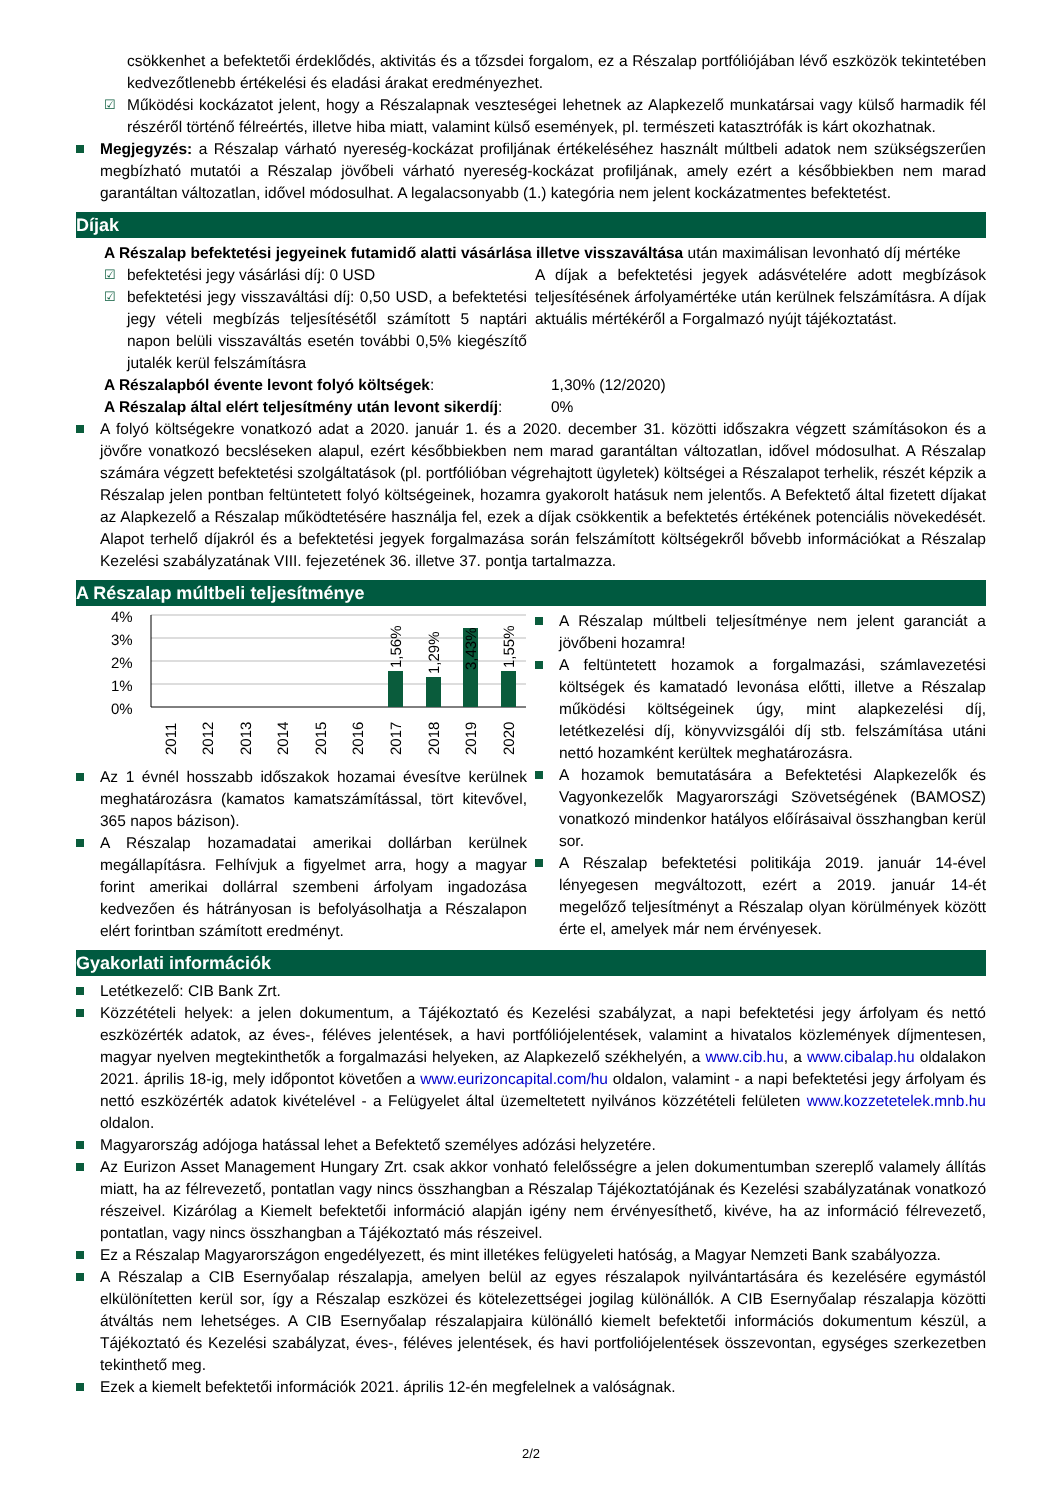csökkenhet a befektetői érdeklődés, aktivitás és a tőzsdei forgalom, ez a Részalap portfóliójában lévő eszközök tekintetében kedvezőtlenebb értékelési és eladási árakat eredményezhet.
☑ Működési kockázatot jelent, hogy a Részalapnak veszteségei lehetnek az Alapkezelő munkatársai vagy külső harmadik fél részéről történő félreértés, illetve hiba miatt, valamint külső események, pl. természeti katasztrófák is kárt okozhatnak.
Megjegyzés: a Részalap várható nyereség-kockázat profiljának értékeléséhez használt múltbeli adatok nem szükségszerűen megbízható mutatói a Részalap jövőbeli várható nyereség-kockázat profiljának, amely ezért a későbbiekben nem marad garantáltan változatlan, idővel módosulhat. A legalacsonyabb (1.) kategória nem jelent kockázatmentes befektetést.
Díjak
A Részalap befektetési jegyeinek futamidő alatti vásárlása illetve visszaváltása után maximálisan levonható díj mértéke
☑ befektetési jegy vásárlási díj: 0 USD
☑ befektetési jegy visszaváltási díj: 0,50 USD, a befektetési jegy vételi megbízás teljesítésétől számított 5 naptári napon belüli visszaváltás esetén további 0,5% kiegészítő jutalék kerül felszámításra
A díjak a befektetési jegyek adásvételére adott megbízások teljesítésének árfolyamértéke után kerülnek felszámításra. A díjak aktuális mértékéről a Forgalmazó nyújt tájékoztatást.
| A Részalapból évente levont folyó költségek : | 1,30% (12/2020) |
| A Részalap által elért teljesítmény után levont sikerdíj : | 0% |
A folyó költségekre vonatkozó adat a 2020. január 1. és a 2020. december 31. közötti időszakra végzett számításokon és a jövőre vonatkozó becsléseken alapul, ezért későbbiekben nem marad garantáltan változatlan, idővel módosulhat. A Részalap számára végzett befektetési szolgáltatások (pl. portfólióban végrehajtott ügyletek) költségei a Részalapot terhelik, részét képzik a Részalap jelen pontban feltüntetett folyó költségeinek, hozamra gyakorolt hatásuk nem jelentős. A Befektető által fizetett díjakat az Alapkezelő a Részalap működtetésére használja fel, ezek a díjak csökkentik a befektetés értékének potenciális növekedését. Alapot terhelő díjakról és a befektetési jegyek forgalmazása során felszámított költségekről bővebb információkat a Részalap Kezelési szabályzatának VIII. fejezetének 36. illetve 37. pontja tartalmazza.
A Részalap múltbeli teljesítménye
4%
3%
2%
1%
0%
1,56%
1,29%
3,43%
1,55%
2011
2012
2013
2014
2015
2016
2017
2018
2019
2020
Az 1 évnél hosszabb időszakok hozamai évesítve kerülnek meghatározásra (kamatos kamatszámítással, tört kitevővel, 365 napos bázison).
A Részalap hozamadatai amerikai dollárban kerülnek megállapításra. Felhívjuk a figyelmet arra, hogy a magyar forint amerikai dollárral szembeni árfolyam ingadozása kedvezően és hátrányosan is befolyásolhatja a Részalapon elért forintban számított eredményt.
A Részalap múltbeli teljesítménye nem jelent garanciát a jövőbeni hozamra!
A feltüntetett hozamok a forgalmazási, számlavezetési költségek és kamatadó levonása előtti, illetve a Részalap működési költségeinek úgy, mint alapkezelési díj, letétkezelési díj, könyvvizsgálói díj stb. felszámítása utáni nettó hozamként kerültek meghatározásra.
A hozamok bemutatására a Befektetési Alapkezelők és Vagyonkezelők Magyarországi Szövetségének (BAMOSZ) vonatkozó mindenkor hatályos előírásaival összhangban kerül sor.
A Részalap befektetési politikája 2019. január 14-ével lényegesen megváltozott, ezért a 2019. január 14-ét megelőző teljesítményt a Részalap olyan körülmények között érte el, amelyek már nem érvényesek.
Gyakorlati információk
Letétkezelő: CIB Bank Zrt.
Közzétételi helyek: a jelen dokumentum, a Tájékoztató és Kezelési szabályzat, a napi befektetési jegy árfolyam és nettó eszközérték adatok, az éves-, féléves jelentések, a havi portfóliójelentések, valamint a hivatalos közlemények díjmentesen, magyar nyelven megtekinthetők a forgalmazási helyeken, az Alapkezelő székhelyén, a www.cib.hu, a www.cibalap.hu oldalakon 2021. április 18-ig, mely időpontot követően a www.eurizoncapital.com/hu oldalon, valamint - a napi befektetési jegy árfolyam és nettó eszközérték adatok kivételével - a Felügyelet által üzemeltetett nyilvános közzétételi felületen www.kozzetetelek.mnb.hu oldalon.
Magyarország adójoga hatással lehet a Befektető személyes adózási helyzetére.
Az Eurizon Asset Management Hungary Zrt. csak akkor vonható felelősségre a jelen dokumentumban szereplő valamely állítás miatt, ha az félrevezető, pontatlan vagy nincs összhangban a Részalap Tájékoztatójának és Kezelési szabályzatának vonatkozó részeivel. Kizárólag a Kiemelt befektetői információ alapján igény nem érvényesíthető, kivéve, ha az információ félrevezető, pontatlan, vagy nincs összhangban a Tájékoztató más részeivel.
Ez a Részalap Magyarországon engedélyezett, és mint illetékes felügyeleti hatóság, a Magyar Nemzeti Bank szabályozza.
A Részalap a CIB Esernyőalap részalapja, amelyen belül az egyes részalapok nyilvántartására és kezelésére egymástól elkülönítetten kerül sor, így a Részalap eszközei és kötelezettségei jogilag különállók. A CIB Esernyőalap részalapja közötti átváltás nem lehetséges. A CIB Esernyőalap részalapjaira különálló kiemelt befektetői információs dokumentum készül, a Tájékoztató és Kezelési szabályzat, éves-, féléves jelentések, és havi portfoliójelentések összevontan, egységes szerkezetben tekinthető meg.
Ezek a kiemelt befektetői információk 2021. április 12-én megfelelnek a valóságnak.
2/2